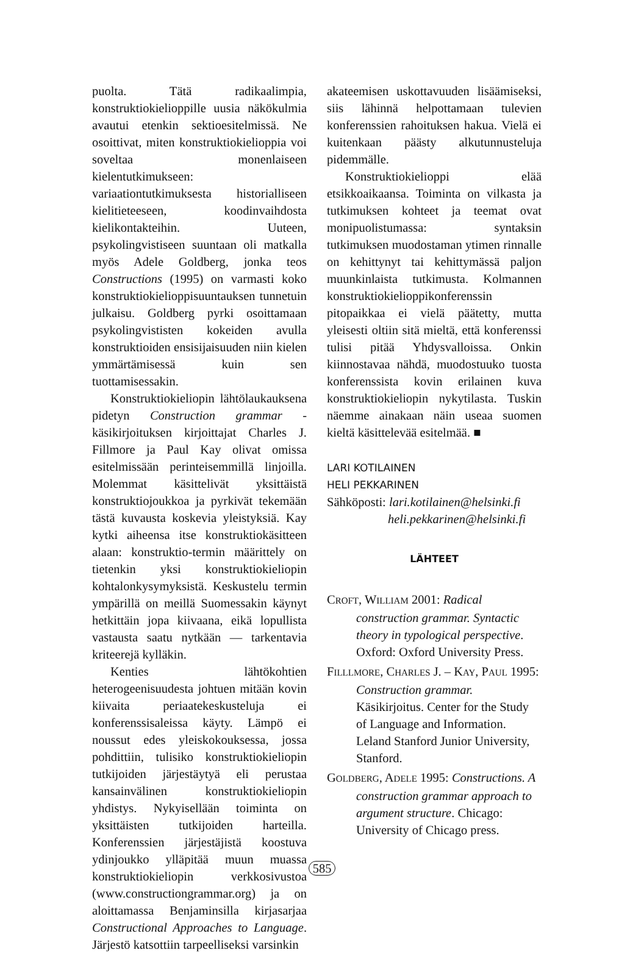puolta. Tätä radikaalimpia, konstruktiokielioppille uusia näkökulmia avautui etenkin sektioesitelmissä. Ne osoittivat, miten konstruktiokielioppia voi soveltaa monenlaiseen kielentutkimukseen: variaationtutkimuksesta historialliseen kielitieteeseen, koodinvaihdosta kielikontakteihin. Uuteen, psykolingvistiseen suuntaan oli matkalla myös Adele Goldberg, jonka teos Constructions (1995) on varmasti koko konstruktiokielioppisuuntauksen tunnetuin julkaisu. Goldberg pyrki osoittamaan psykolingvististen kokeiden avulla konstruktioiden ensisijaisuuden niin kielen ymmärtämisessä kuin sen tuottamisessakin.
Konstruktiokieliopin lähtölaukauksena pidetyn Construction grammar -käsikirjoituksen kirjoittajat Charles J. Fillmore ja Paul Kay olivat omissa esitelmissään perinteisemmillä linjoilla. Molemmat käsittelivät yksittäistä konstruktiojoukkoa ja pyrkivät tekemään tästä kuvausta koskevia yleistyksiä. Kay kytki aiheensa itse konstruktiokäsitteen alaan: konstruktio-termin määrittely on tietenkin yksi konstruktiokieliopin kohtalonkysymyksistä. Keskustelu termin ympärillä on meillä Suomessakin käynyt hetkittäin jopa kiivaana, eikä lopullista vastausta saatu nytkään — tarkentavia kriteerejä kylläkin.
Kenties lähtökohtien heterogeenisuudesta johtuen mitään kovin kiivaita periaatekeskusteluja ei konferenssisaleissa käyty. Lämpö ei noussut edes yleiskokouksessa, jossa pohdittiin, tulisiko konstruktiokieliopin tutkijoiden järjestäytyä eli perustaa kansainvälinen konstruktiokieliopin yhdistys. Nykyisellään toiminta on yksittäisten tutkijoiden harteilla. Konferenssien järjestäjistä koostuva ydinjoukko ylläpitää muun muassa konstruktiokieliopin verkkosivustoa (www.constructiongrammar.org) ja on aloittamassa Benjaminsilla kirjasarjaa Constructional Approaches to Language. Järjestö katsottiin tarpeelliseksi varsinkin
akateemisen uskottavuuden lisäämiseksi, siis lähinnä helpottamaan tulevien konferenssien rahoituksen hakua. Vielä ei kuitenkaan päästy alkutunnusteluja pidemmälle.
Konstruktiokielioppi elää etsikkoaikaansa. Toiminta on vilkasta ja tutkimuksen kohteet ja teemat ovat monipuolistumassa: syntaksin tutkimuksen muodostaman ytimen rinnalle on kehittynyt tai kehittymässä paljon muunkinlaista tutkimusta. Kolmannen konstruktiokielioppikonferenssin pitopaikkaa ei vielä päätetty, mutta yleisesti oltiin sitä mieltä, että konferenssi tulisi pitää Yhdysvalloissa. Onkin kiinnostavaa nähdä, muodostuuko tuosta konferenssista kovin erilainen kuva konstruktiokieliopin nykytilasta. Tuskin näemme ainakaan näin useaa suomen kieltä käsittelevää esitelmää. ■
LARI KOTILAINEN
HELI PEKKARINEN
Sähköposti: lari.kotilainen@helsinki.fi
heli.pekkarinen@helsinki.fi
LÄHTEET
CROFT, WILLIAM 2001: Radical construction grammar. Syntactic theory in typological perspective. Oxford: Oxford University Press.
FILLLMORE, CHARLES J. – KAY, PAUL 1995: Construction grammar. Käsikirjoitus. Center for the Study of Language and Information. Leland Stanford Junior University, Stanford.
GOLDBERG, ADELE 1995: Constructions. A construction grammar approach to argument structure. Chicago: University of Chicago press.
585